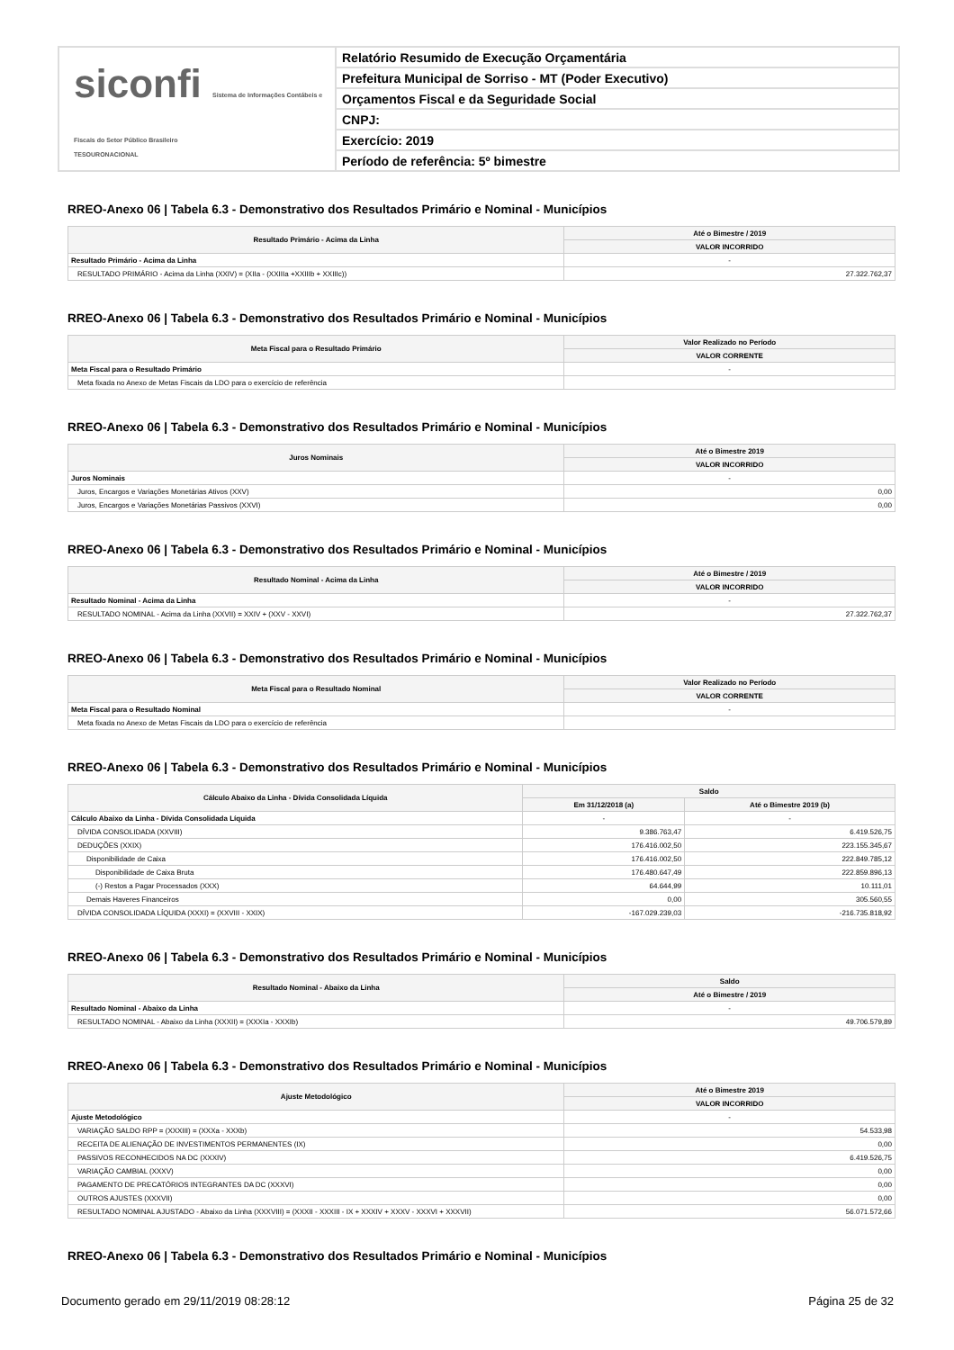siconfi Sistema de Informações Contábeis e Fiscais do Setor Público Brasileiro
TESOURONACIONAL
Relatório Resumido de Execução Orçamentária
Prefeitura Municipal de Sorriso - MT (Poder Executivo)
Orçamentos Fiscal e da Seguridade Social
CNPJ:
Exercício: 2019
Período de referência: 5º bimestre
RREO-Anexo 06 | Tabela 6.3 - Demonstrativo dos Resultados Primário e Nominal - Municípios
| Resultado Primário - Acima da Linha | Até o Bimestre / 2019 |
| --- | --- |
| | VALOR INCORRIDO |
| Resultado Primário - Acima da Linha | - |
| RESULTADO PRIMÁRIO - Acima da Linha (XXIV) = (XIIa - (XXIIIa +XXIIIb + XXIIIc)) | 27.322.762,37 |
RREO-Anexo 06 | Tabela 6.3 - Demonstrativo dos Resultados Primário e Nominal - Municípios
| Meta Fiscal para o Resultado Primário | Valor Realizado no Período |
| --- | --- |
| | VALOR CORRENTE |
| Meta Fiscal para o Resultado Primário | - |
| Meta fixada no Anexo de Metas Fiscais da LDO para o exercício de referência | |
RREO-Anexo 06 | Tabela 6.3 - Demonstrativo dos Resultados Primário e Nominal - Municípios
| Juros Nominais | Até o Bimestre 2019 |
| --- | --- |
| | VALOR INCORRIDO |
| Juros Nominais | - |
| Juros, Encargos e Variações Monetárias Ativos (XXV) | 0,00 |
| Juros, Encargos e Variações Monetárias Passivos (XXVI) | 0,00 |
RREO-Anexo 06 | Tabela 6.3 - Demonstrativo dos Resultados Primário e Nominal - Municípios
| Resultado Nominal - Acima da Linha | Até o Bimestre / 2019 |
| --- | --- |
| | VALOR INCORRIDO |
| Resultado Nominal - Acima da Linha | - |
| RESULTADO NOMINAL - Acima da Linha (XXVII) = XXIV + (XXV - XXVI) | 27.322.762,37 |
RREO-Anexo 06 | Tabela 6.3 - Demonstrativo dos Resultados Primário e Nominal - Municípios
| Meta Fiscal para o Resultado Nominal | Valor Realizado no Período |
| --- | --- |
| | VALOR CORRENTE |
| Meta Fiscal para o Resultado Nominal | - |
| Meta fixada no Anexo de Metas Fiscais da LDO para o exercício de referência | |
RREO-Anexo 06 | Tabela 6.3 - Demonstrativo dos Resultados Primário e Nominal - Municípios
| Cálculo Abaixo da Linha - Dívida Consolidada Líquida | Saldo | |
| --- | --- | --- |
| | Em 31/12/2018 (a) | Até o Bimestre 2019 (b) |
| Cálculo Abaixo da Linha - Dívida Consolidada Líquida | - | - |
| DÍVIDA CONSOLIDADA (XXVIII) | 9.386.763,47 | 6.419.526,75 |
| DEDUÇÕES (XXIX) | 176.416.002,50 | 223.155.345,67 |
| Disponibilidade de Caixa | 176.416.002,50 | 222.849.785,12 |
| Disponibilidade de Caixa Bruta | 176.480.647,49 | 222.859.896,13 |
| (-) Restos a Pagar Processados (XXX) | 64.644,99 | 10.111,01 |
| Demais Haveres Financeiros | 0,00 | 305.560,55 |
| DÍVIDA CONSOLIDADA LÍQUIDA (XXXI) = (XXVIII - XXIX) | -167.029.239,03 | -216.735.818,92 |
RREO-Anexo 06 | Tabela 6.3 - Demonstrativo dos Resultados Primário e Nominal - Municípios
| Resultado Nominal - Abaixo da Linha | Saldo |
| --- | --- |
| | Até o Bimestre / 2019 |
| Resultado Nominal - Abaixo da Linha | - |
| RESULTADO NOMINAL - Abaixo da Linha (XXXII) = (XXXIa - XXXIb) | 49.706.579,89 |
RREO-Anexo 06 | Tabela 6.3 - Demonstrativo dos Resultados Primário e Nominal - Municípios
| Ajuste Metodológico | Até o Bimestre 2019 |
| --- | --- |
| | VALOR INCORRIDO |
| Ajuste Metodológico | - |
| VARIAÇÃO SALDO RPP = (XXXIII) = (XXXa - XXXb) | 54.533,98 |
| RECEITA DE ALIENAÇÃO DE INVESTIMENTOS PERMANENTES (IX) | 0,00 |
| PASSIVOS RECONHECIDOS NA DC (XXXIV) | 6.419.526,75 |
| VARIAÇÃO CAMBIAL (XXXV) | 0,00 |
| PAGAMENTO DE PRECATÓRIOS INTEGRANTES DA DC (XXXVI) | 0,00 |
| OUTROS AJUSTES (XXXVII) | 0,00 |
| RESULTADO NOMINAL AJUSTADO - Abaixo da Linha (XXXVIII) = (XXXII - XXXIII - IX + XXXIV + XXXV - XXXVI + XXXVII) | 56.071.572,66 |
RREO-Anexo 06 | Tabela 6.3 - Demonstrativo dos Resultados Primário e Nominal - Municípios
Documento gerado em 29/11/2019 08:28:12 Página 25 de 32